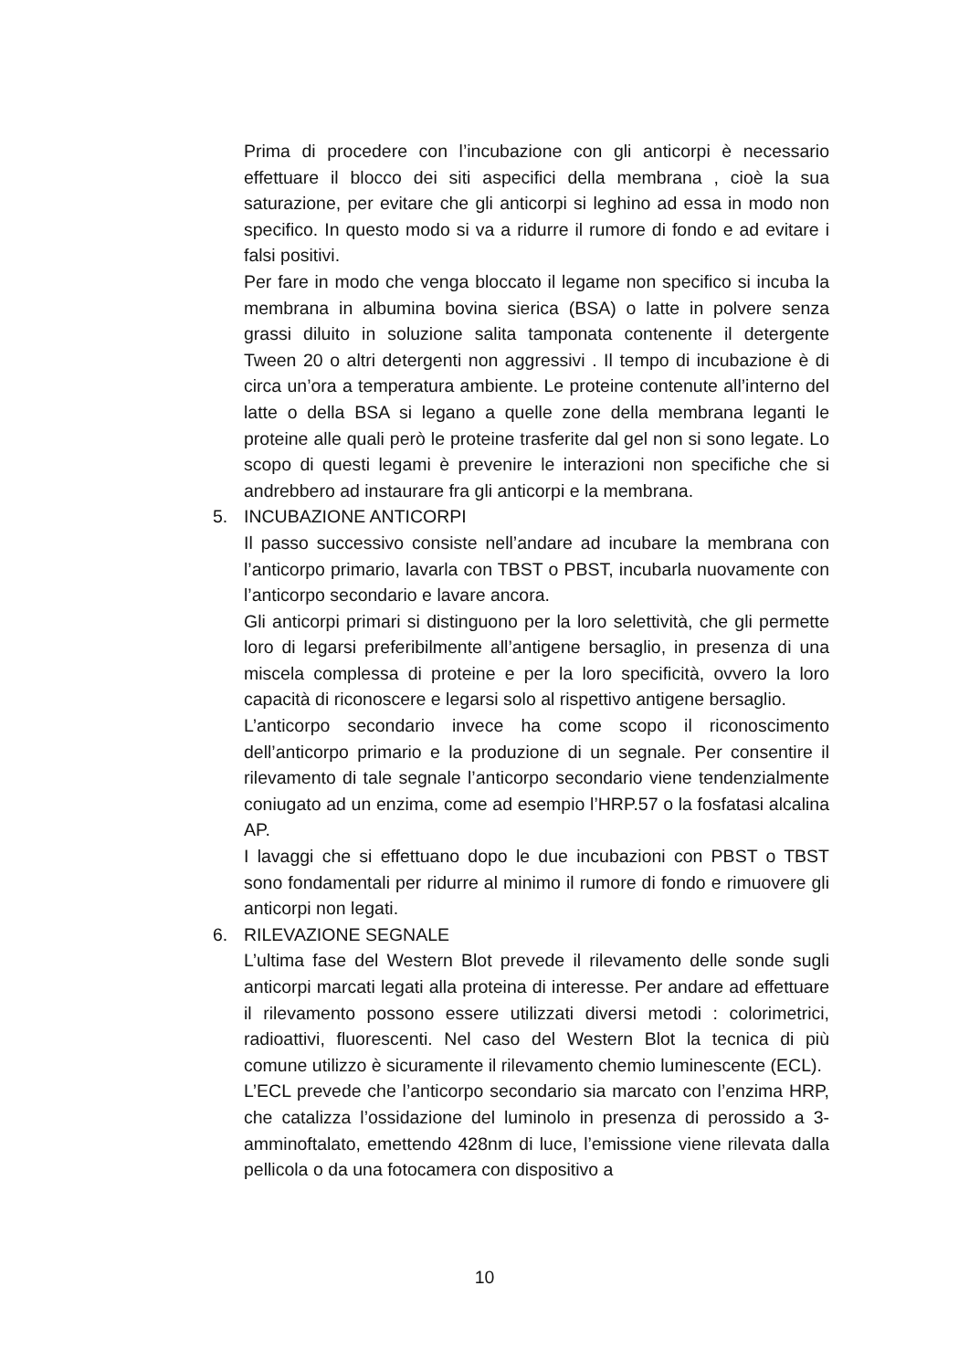Prima di procedere con l’incubazione con gli anticorpi è necessario effettuare il blocco dei siti aspecifici della membrana , cioè la sua saturazione, per evitare che gli anticorpi si leghino ad essa in modo non specifico. In questo modo si va a ridurre il rumore di fondo e ad evitare i falsi positivi.
Per fare in modo che venga bloccato il legame non specifico si incuba la membrana in albumina bovina sierica (BSA) o latte in polvere senza grassi diluito in soluzione salita tamponata contenente il detergente Tween 20 o altri detergenti non aggressivi . Il tempo di incubazione è di circa un’ora a temperatura ambiente. Le proteine contenute all’interno del latte o della BSA si legano a quelle zone della membrana leganti le proteine alle quali però le proteine trasferite dal gel non si sono legate. Lo scopo di questi legami è prevenire le interazioni non specifiche che si andrebbero ad instaurare fra gli anticorpi e la membrana.
5. INCUBAZIONE ANTICORPI
Il passo successivo consiste nell’andare ad incubare la membrana con l’anticorpo primario, lavarla con TBST o PBST, incubarla nuovamente con l’anticorpo secondario e lavare ancora.
Gli anticorpi primari si distinguono per la loro selettività, che gli permette loro di legarsi preferibilmente all’antigene bersaglio, in presenza di una miscela complessa di proteine e per la loro specificità, ovvero la loro capacità di riconoscere e legarsi solo al rispettivo antigene bersaglio.
L’anticorpo secondario invece ha come scopo il riconoscimento dell’anticorpo primario e la produzione di un segnale. Per consentire il rilevamento di tale segnale l’anticorpo secondario viene tendenzialmente coniugato ad un enzima, come ad esempio l’HRP.57 o la fosfatasi alcalina AP.
I lavaggi che si effettuano dopo le due incubazioni con PBST o TBST sono fondamentali per ridurre al minimo il rumore di fondo e rimuovere gli anticorpi non legati.
6. RILEVAZIONE SEGNALE
L’ultima fase del Western Blot prevede il rilevamento delle sonde sugli anticorpi marcati legati alla proteina di interesse. Per andare ad effettuare il rilevamento possono essere utilizzati diversi metodi : colorimetrici, radioattivi, fluorescenti. Nel caso del Western Blot la tecnica di più comune utilizzo è sicuramente il rilevamento chemio luminescente (ECL).
L’ECL prevede che l’anticorpo secondario sia marcato con l’enzima HRP, che catalizza l’ossidazione del luminolo in presenza di perossido a 3-amminoftalato, emettendo 428nm di luce, l’emissione viene rilevata dalla pellicola o da una fotocamera con dispositivo a
10